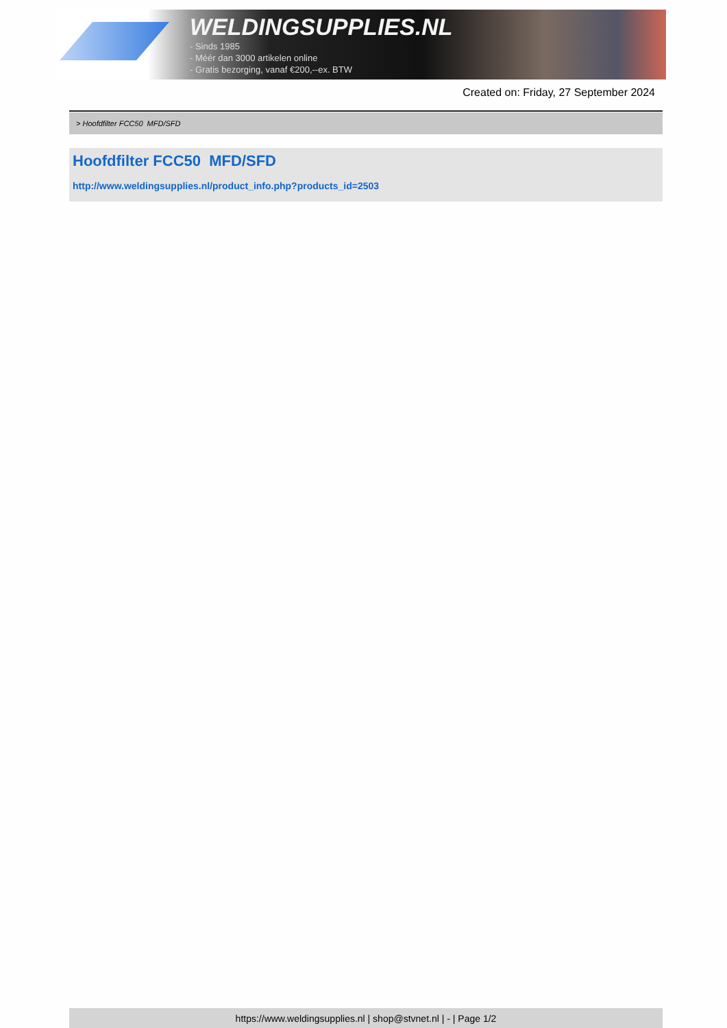WELDINGSUPPLIES.NL
- Sinds 1985
- Méér dan 3000 artikelen online
- Gratis bezorging, vanaf €200,--ex. BTW
Created on: Friday, 27 September 2024
> Hoofdfilter FCC50 MFD/SFD
Hoofdfilter FCC50 MFD/SFD
http://www.weldingsupplies.nl/product_info.php?products_id=2503
https://www.weldingsupplies.nl | shop@stvnet.nl | - | Page 1/2